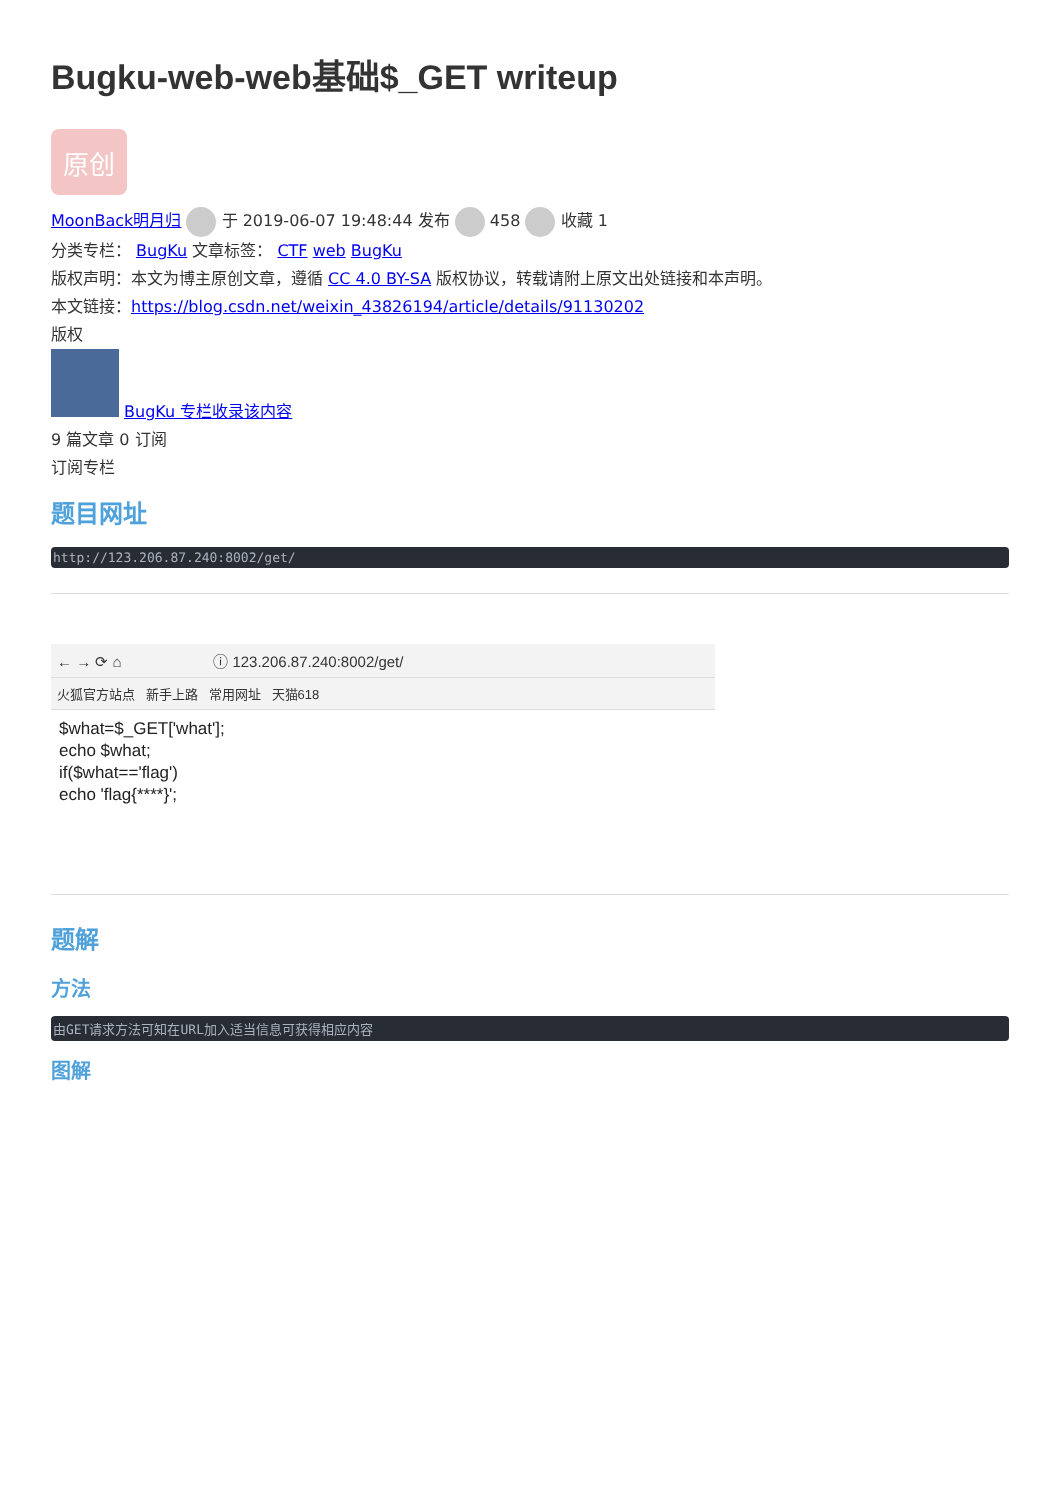Bugku-web-web基础$_GET writeup
原创
MoonBack明月归 于 2019-06-07 19:48:44 发布 458 收藏 1
分类专栏： BugKu 文章标签： CTF web BugKu
版权声明：本文为博主原创文章，遵循 CC 4.0 BY-SA 版权协议，转载请附上原文出处链接和本声明。
本文链接：https://blog.csdn.net/weixin_43826194/article/details/91130202
版权
BugKu 专栏收录该内容
9 篇文章 0 订阅
订阅专栏
题目网址
http://123.206.87.240:8002/get/
← → ⟳ ⌂ ⓘ 123.206.87.240:8002/get/
火狐官方站点 新手上路 常用网址 天猫618
$what=$_GET['what'];
echo $what;
if($what=='flag')
echo 'flag{****}';
题解
方法
由GET请求方法可知在URL加入适当信息可获得相应内容
图解